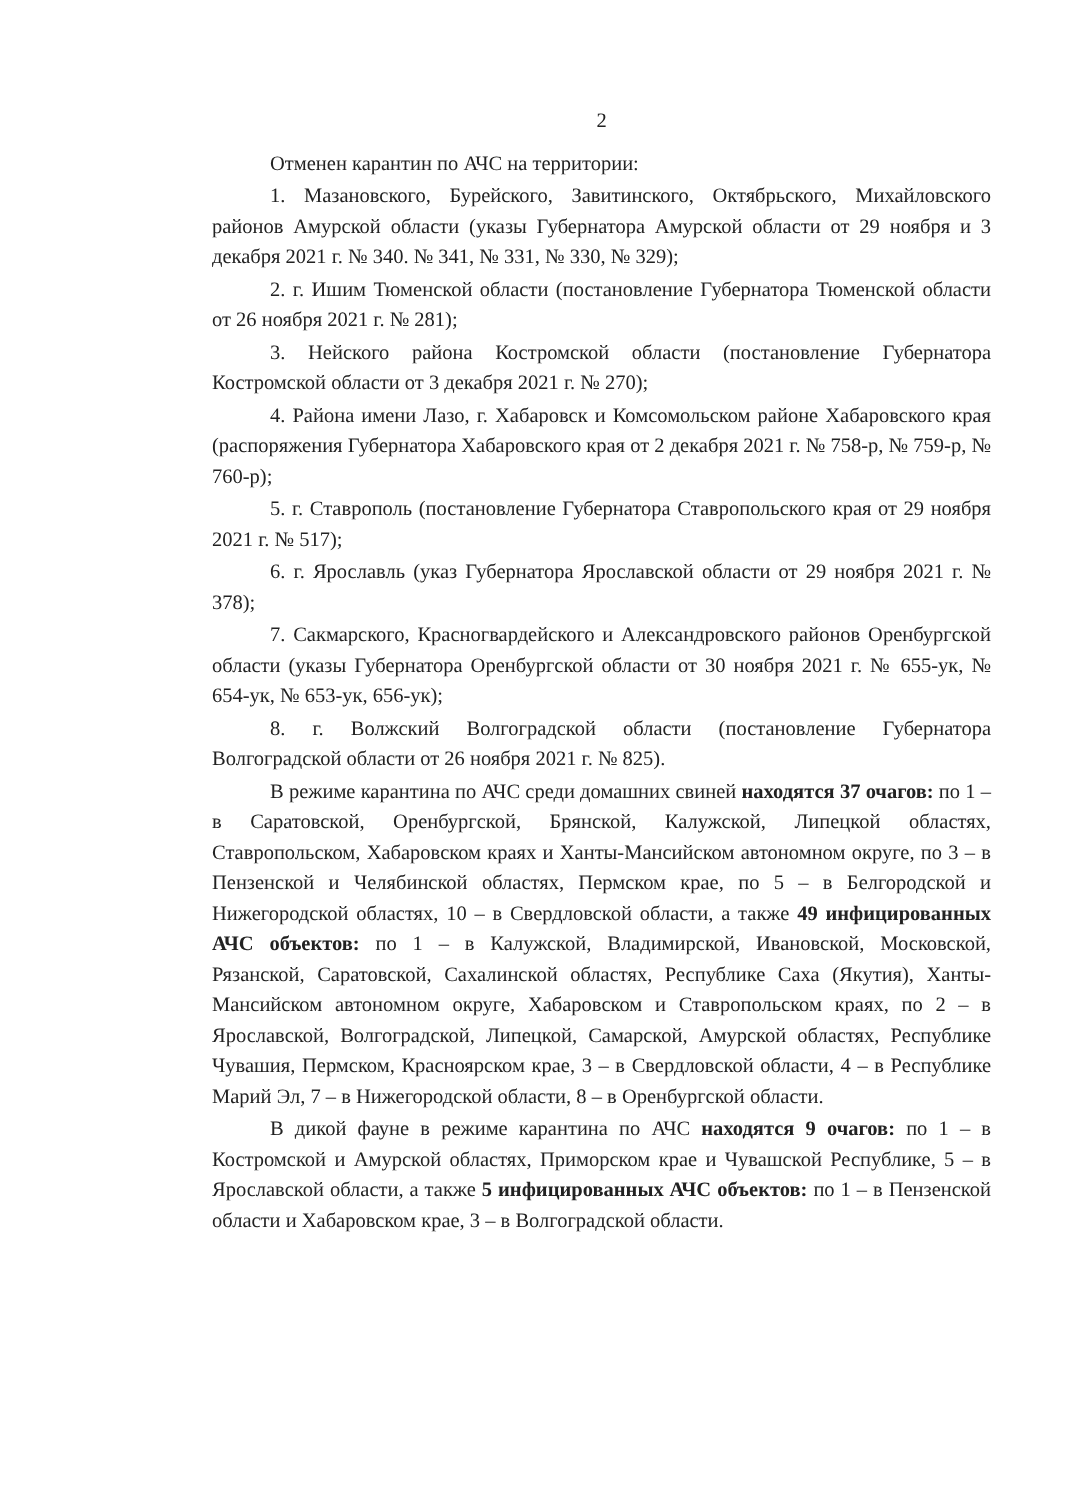2
Отменен карантин по АЧС на территории:
1. Мазановского, Бурейского, Завитинского, Октябрьского, Михайловского районов Амурской области (указы Губернатора Амурской области от 29 ноября и 3 декабря 2021 г. № 340. № 341, № 331, № 330, № 329);
2. г. Ишим Тюменской области (постановление Губернатора Тюменской области от 26 ноября 2021 г. № 281);
3. Нейского района Костромской области (постановление Губернатора Костромской области от 3 декабря 2021 г. № 270);
4. Района имени Лазо, г. Хабаровск и Комсомольском районе Хабаровского края (распоряжения Губернатора Хабаровского края от 2 декабря 2021 г. № 758-р, № 759-р, № 760-р);
5. г. Ставрополь (постановление Губернатора Ставропольского края от 29 ноября 2021 г. № 517);
6. г. Ярославль (указ Губернатора Ярославской области от 29 ноября 2021 г. № 378);
7. Сакмарского, Красногвардейского и Александровского районов Оренбургской области (указы Губернатора Оренбургской области от 30 ноября 2021 г. № 655-ук, № 654-ук, № 653-ук, 656-ук);
8. г. Волжский Волгоградской области (постановление Губернатора Волгоградской области от 26 ноября 2021 г. № 825).
В режиме карантина по АЧС среди домашних свиней находятся 37 очагов: по 1 – в Саратовской, Оренбургской, Брянской, Калужской, Липецкой областях, Ставропольском, Хабаровском краях и Ханты-Мансийском автономном округе, по 3 – в Пензенской и Челябинской областях, Пермском крае, по 5 – в Белгородской и Нижегородской областях, 10 – в Свердловской области, а также 49 инфицированных АЧС объектов: по 1 – в Калужской, Владимирской, Ивановской, Московской, Рязанской, Саратовской, Сахалинской областях, Республике Саха (Якутия), Ханты-Мансийском автономном округе, Хабаровском и Ставропольском краях, по 2 – в Ярославской, Волгоградской, Липецкой, Самарской, Амурской областях, Республике Чувашия, Пермском, Красноярском крае, 3 – в Свердловской области, 4 – в Республике Марий Эл, 7 – в Нижегородской области, 8 – в Оренбургской области.
В дикой фауне в режиме карантина по АЧС находятся 9 очагов: по 1 – в Костромской и Амурской областях, Приморском крае и Чувашской Республике, 5 – в Ярославской области, а также 5 инфицированных АЧС объектов: по 1 – в Пензенской области и Хабаровском крае, 3 – в Волгоградской области.